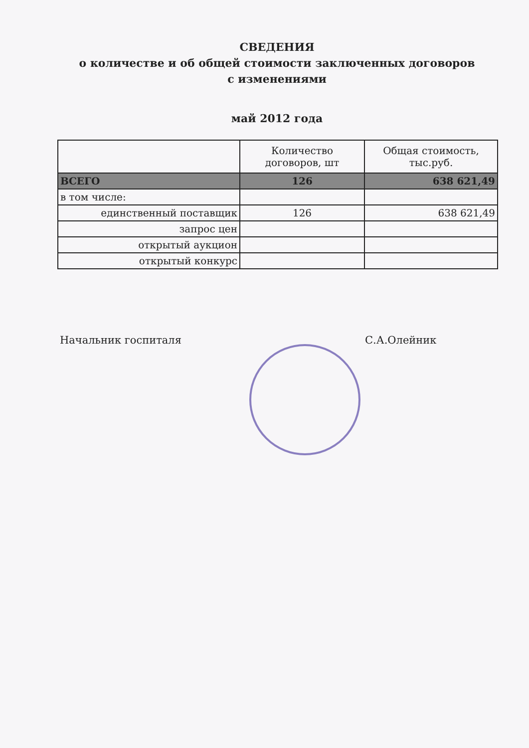СВЕДЕНИЯ
о количестве и об общей стоимости заключенных договоров
с изменениями
май 2012 года
| | Количество договоров, шт | Общая стоимость, тыс.руб. |
| --- | --- | --- |
| ВСЕГО | 126 | 638 621,49 |
| в том числе: | | |
| единственный поставщик | 126 | 638 621,49 |
| запрос цен | | |
| открытый аукцион | | |
| открытый конкурс | | |
Начальник госпиталя С.А.Олейник